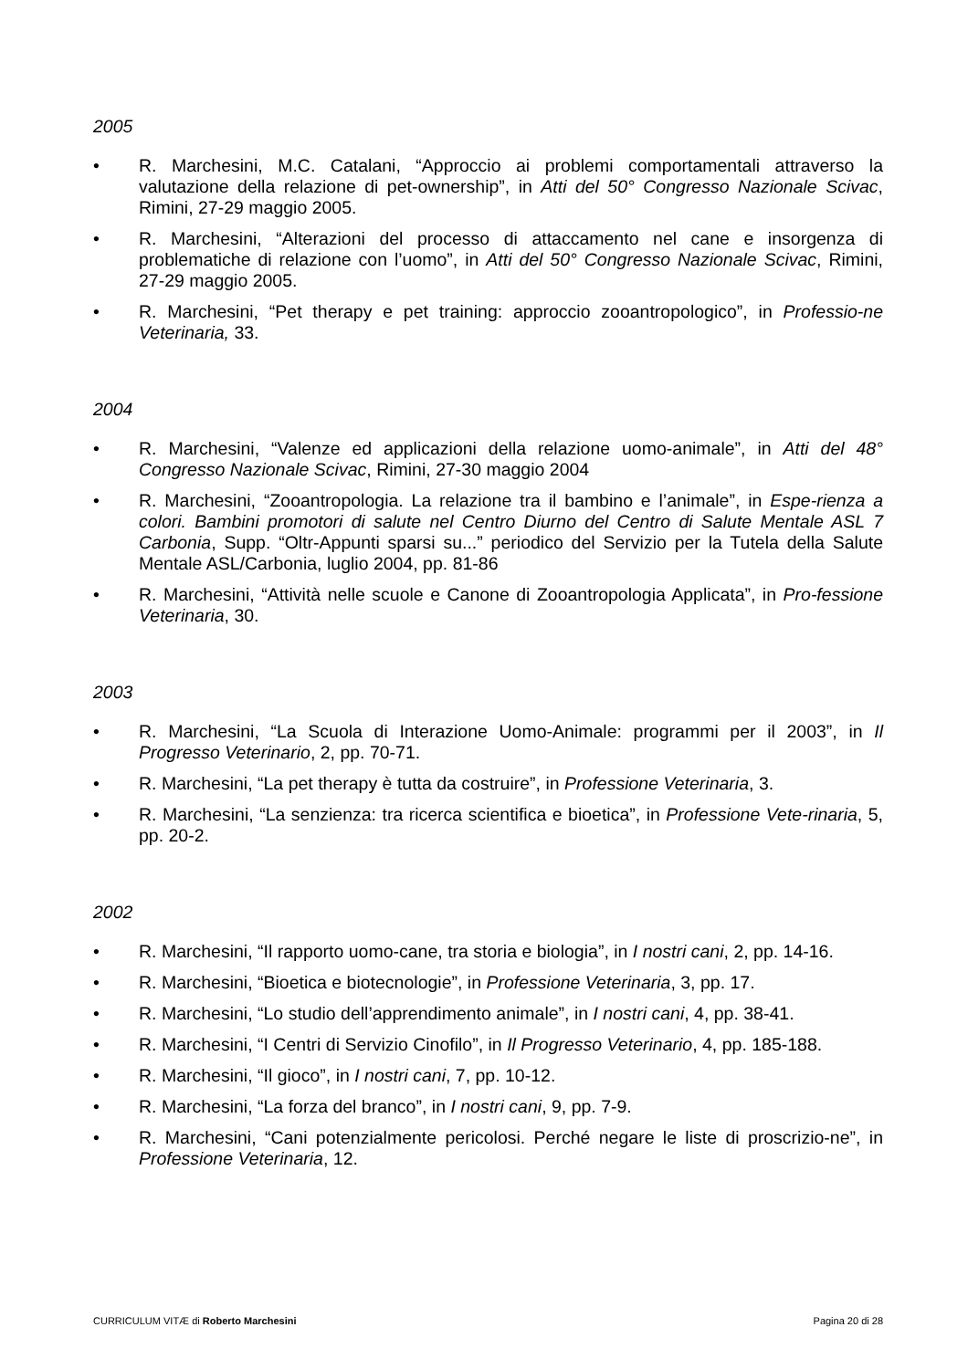2005
• R. Marchesini, M.C. Catalani, “Approccio ai problemi comportamentali attraverso la valutazione della relazione di pet-ownership”, in Atti del 50° Congresso Nazionale Scivac, Rimini, 27-29 maggio 2005.
• R. Marchesini, “Alterazioni del processo di attaccamento nel cane e insorgenza di problematiche di relazione con l’uomo”, in Atti del 50° Congresso Nazionale Scivac, Rimini, 27-29 maggio 2005.
• R. Marchesini, “Pet therapy e pet training: approccio zooantropologico”, in Professio-ne Veterinaria, 33.
2004
• R. Marchesini, “Valenze ed applicazioni della relazione uomo-animale”, in Atti del 48° Congresso Nazionale Scivac, Rimini, 27-30 maggio 2004
• R. Marchesini, “Zooantropologia. La relazione tra il bambino e l’animale”, in Espe-rienza a colori. Bambini promotori di salute nel Centro Diurno del Centro di Salute Mentale ASL 7 Carbonia, Supp. “Oltr-Appunti sparsi su...” periodico del Servizio per la Tutela della Salute Mentale ASL/Carbonia, luglio 2004, pp. 81-86
• R. Marchesini, “Attività nelle scuole e Canone di Zooantropologia Applicata”, in Pro-fessione Veterinaria, 30.
2003
• R. Marchesini, “La Scuola di Interazione Uomo-Animale: programmi per il 2003”, in Il Progresso Veterinario, 2, pp. 70-71.
• R. Marchesini, “La pet therapy è tutta da costruire”, in Professione Veterinaria, 3.
• R. Marchesini, “La senzienza: tra ricerca scientifica e bioetica”, in Professione Vete-rinaria, 5, pp. 20-2.
2002
• R. Marchesini, “Il rapporto uomo-cane, tra storia e biologia”, in I nostri cani, 2, pp. 14-16.
• R. Marchesini, “Bioetica e biotecnologie”, in Professione Veterinaria, 3, pp. 17.
• R. Marchesini, “Lo studio dell’apprendimento animale”, in I nostri cani, 4, pp. 38-41.
• R. Marchesini, “I Centri di Servizio Cinofilo”, in Il Progresso Veterinario, 4, pp. 185-188.
• R. Marchesini, “Il gioco”, in I nostri cani, 7, pp. 10-12.
• R. Marchesini, “La forza del branco”, in I nostri cani, 9, pp. 7-9.
• R. Marchesini, “Cani potenzialmente pericolosi. Perché negare le liste di proscrizio-ne”, in Professione Veterinaria, 12.
CURRICULUM VITÆ di Roberto Marchesini Pagina 20 di 28